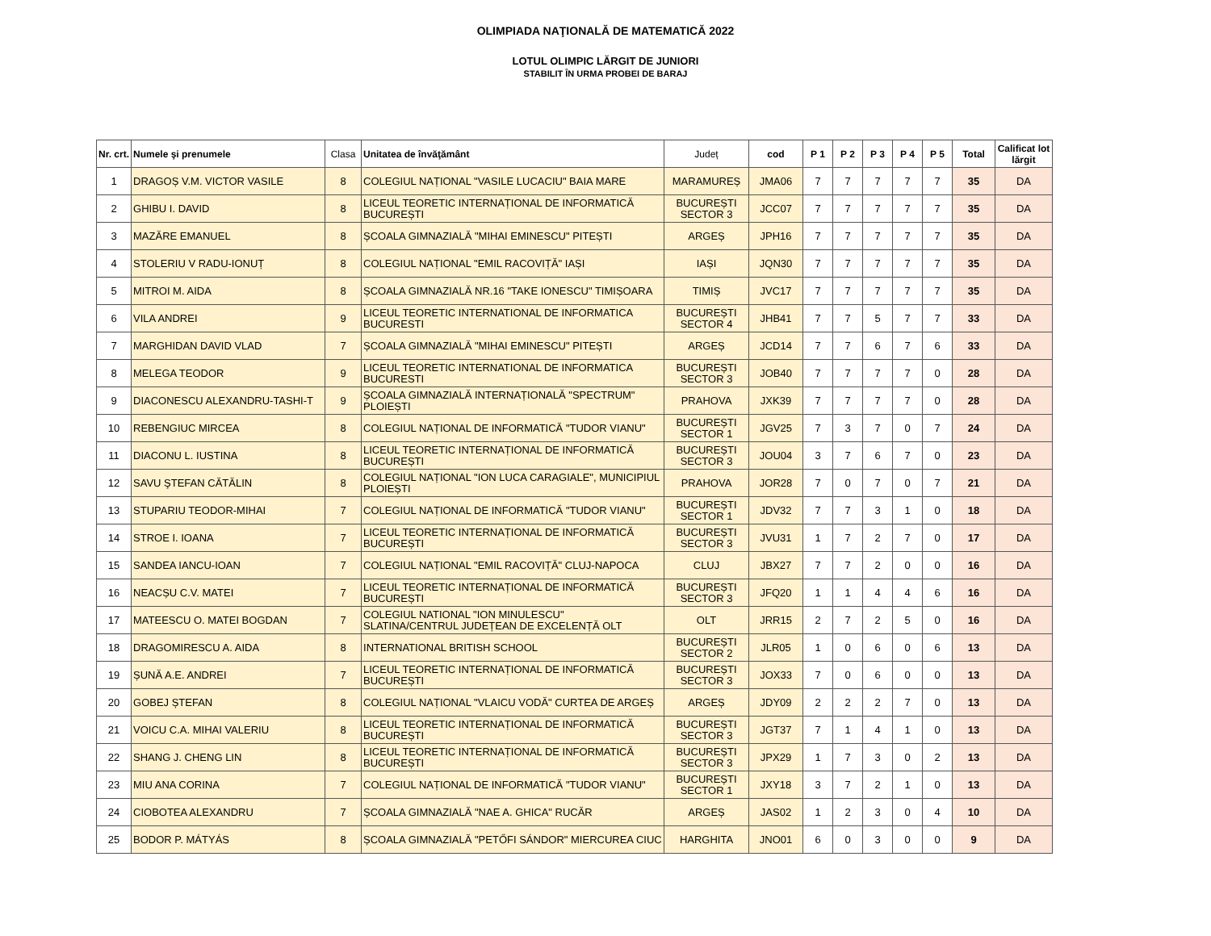OLIMPIADA NAŢIONALĂ DE MATEMATICĂ 2022
LOTUL OLIMPIC LĂRGIT DE JUNIORI
STABILIT ÎN URMA PROBEI DE BARAJ
| Nr. crt. | Numele şi prenumele | Clasa | Unitatea de învăţământ | Județ | cod | P 1 | P 2 | P 3 | P 4 | P 5 | Total | Calificat lot lărgit |
| --- | --- | --- | --- | --- | --- | --- | --- | --- | --- | --- | --- | --- |
| 1 | DRAGOȘ V.M. VICTOR VASILE | 8 | COLEGIUL NAȚIONAL "VASILE LUCACIU" BAIA MARE | MARAMUREȘ | JMA06 | 7 | 7 | 7 | 7 | 7 | 35 | DA |
| 2 | GHIBU I. DAVID | 8 | LICEUL TEORETIC INTERNAȚIONAL DE INFORMATICĂ BUCUREȘTI | BUCUREȘTI SECTOR 3 | JCC07 | 7 | 7 | 7 | 7 | 7 | 35 | DA |
| 3 | MAZĂRE EMANUEL | 8 | ȘCOALA GIMNAZIALĂ "MIHAI EMINESCU" PITEȘTI | ARGEȘ | JPH16 | 7 | 7 | 7 | 7 | 7 | 35 | DA |
| 4 | STOLERIU V RADU-IONUȚ | 8 | COLEGIUL NAȚIONAL "EMIL RACOVIȚĂ" IAȘI | IAȘI | JQN30 | 7 | 7 | 7 | 7 | 7 | 35 | DA |
| 5 | MITROI M. AIDA | 8 | ȘCOALA GIMNAZIALĂ NR.16 "TAKE IONESCU" TIMIȘOARA | TIMIȘ | JVC17 | 7 | 7 | 7 | 7 | 7 | 35 | DA |
| 6 | VILA ANDREI | 9 | LICEUL TEORETIC INTERNATIONAL DE INFORMATICA BUCURESTI | BUCUREȘTI SECTOR 4 | JHB41 | 7 | 7 | 5 | 7 | 7 | 33 | DA |
| 7 | MARGHIDAN DAVID VLAD | 7 | ȘCOALA GIMNAZIALĂ "MIHAI EMINESCU" PITEȘTI | ARGEȘ | JCD14 | 7 | 7 | 6 | 7 | 6 | 33 | DA |
| 8 | MELEGA TEODOR | 9 | LICEUL TEORETIC INTERNATIONAL DE INFORMATICA BUCURESTI | BUCUREȘTI SECTOR 3 | JOB40 | 7 | 7 | 7 | 7 | 0 | 28 | DA |
| 9 | DIACONESCU ALEXANDRU-TASHI-T | 9 | ȘCOALA GIMNAZIALĂ INTERNAȚIONALĂ "SPECTRUM" PLOIEȘTI | PRAHOVA | JXK39 | 7 | 7 | 7 | 7 | 0 | 28 | DA |
| 10 | REBENGIUC MIRCEA | 8 | COLEGIUL NAȚIONAL DE INFORMATICĂ "TUDOR VIANU" | BUCUREȘTI SECTOR 1 | JGV25 | 7 | 3 | 7 | 0 | 7 | 24 | DA |
| 11 | DIACONU L. IUSTINA | 8 | LICEUL TEORETIC INTERNAȚIONAL DE INFORMATICĂ BUCUREȘTI | BUCUREȘTI SECTOR 3 | JOU04 | 3 | 7 | 6 | 7 | 0 | 23 | DA |
| 12 | SAVU ŞTEFAN CĂTĂLIN | 8 | COLEGIUL NAȚIONAL "ION LUCA CARAGIALE", MUNICIPIUL PLOIEȘTI | PRAHOVA | JOR28 | 7 | 0 | 7 | 0 | 7 | 21 | DA |
| 13 | STUPARIU TEODOR-MIHAI | 7 | COLEGIUL NAȚIONAL DE INFORMATICĂ "TUDOR VIANU" | BUCUREȘTI SECTOR 1 | JDV32 | 7 | 7 | 3 | 1 | 0 | 18 | DA |
| 14 | STROE I. IOANA | 7 | LICEUL TEORETIC INTERNAȚIONAL DE INFORMATICĂ BUCUREȘTI | BUCUREȘTI SECTOR 3 | JVU31 | 1 | 7 | 2 | 7 | 0 | 17 | DA |
| 15 | SANDEA IANCU-IOAN | 7 | COLEGIUL NAȚIONAL "EMIL RACOVIȚĂ" CLUJ-NAPOCA | CLUJ | JBX27 | 7 | 7 | 2 | 0 | 0 | 16 | DA |
| 16 | NEACȘU C.V. MATEI | 7 | LICEUL TEORETIC INTERNAȚIONAL DE INFORMATICĂ BUCUREȘTI | BUCUREȘTI SECTOR 3 | JFQ20 | 1 | 1 | 4 | 4 | 6 | 16 | DA |
| 17 | MATEESCU O. MATEI BOGDAN | 7 | COLEGIUL NATIONAL "ION MINULESCU" SLATINA/CENTRUL JUDEȚEAN DE EXCELENȚĂ OLT | OLT | JRR15 | 2 | 7 | 2 | 5 | 0 | 16 | DA |
| 18 | DRAGOMIRESCU A. AIDA | 8 | INTERNATIONAL BRITISH SCHOOL | BUCUREȘTI SECTOR 2 | JLR05 | 1 | 0 | 6 | 0 | 6 | 13 | DA |
| 19 | ȘUNĂ A.E. ANDREI | 7 | LICEUL TEORETIC INTERNAȚIONAL DE INFORMATICĂ BUCUREȘTI | BUCUREȘTI SECTOR 3 | JOX33 | 7 | 0 | 6 | 0 | 0 | 13 | DA |
| 20 | GOBEJ ȘTEFAN | 8 | COLEGIUL NAȚIONAL "VLAICU VODĂ" CURTEA DE ARGEȘ | ARGEȘ | JDY09 | 2 | 2 | 2 | 7 | 0 | 13 | DA |
| 21 | VOICU C.A. MIHAI VALERIU | 8 | LICEUL TEORETIC INTERNAȚIONAL DE INFORMATICĂ BUCUREȘTI | BUCUREȘTI SECTOR 3 | JGT37 | 7 | 1 | 4 | 1 | 0 | 13 | DA |
| 22 | SHANG J. CHENG LIN | 8 | LICEUL TEORETIC INTERNAȚIONAL DE INFORMATICĂ BUCUREȘTI | BUCUREȘTI SECTOR 3 | JPX29 | 1 | 7 | 3 | 0 | 2 | 13 | DA |
| 23 | MIU ANA CORINA | 7 | COLEGIUL NAȚIONAL DE INFORMATICĂ "TUDOR VIANU" | BUCUREȘTI SECTOR 1 | JXY18 | 3 | 7 | 2 | 1 | 0 | 13 | DA |
| 24 | CIOBOTEA ALEXANDRU | 7 | ȘCOALA GIMNAZIALĂ "NAE A. GHICA" RUCĂR | ARGEȘ | JAS02 | 1 | 2 | 3 | 0 | 4 | 10 | DA |
| 25 | BODOR P. MÁTYÁS | 8 | ȘCOALA GIMNAZIALĂ "PETŐFI SÁNDOR" MIERCUREA CIUC | HARGHITA | JNO01 | 6 | 0 | 3 | 0 | 0 | 9 | DA |